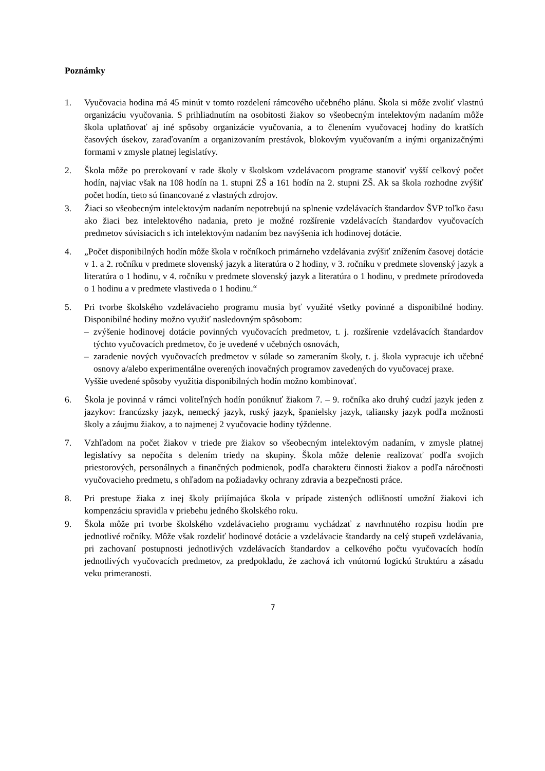Poznámky
1. Vyučovacia hodina má 45 minút v tomto rozdelení rámcového učebného plánu. Škola si môže zvoliť vlastnú organizáciu vyučovania. S prihliadnutím na osobitosti žiakov so všeobecným intelektovým nadaním môže škola uplatňovať aj iné spôsoby organizácie vyučovania, a to členením vyučovacej hodiny do kratších časových úsekov, zaraďovaním a organizovaním prestávok, blokovým vyučovaním a inými organizačnými formami v zmysle platnej legislatívy.
2. Škola môže po prerokovaní v rade školy v školskom vzdelávacom programe stanoviť vyšší celkový počet hodín, najviac však na 108 hodín na 1. stupni ZŠ a 161 hodín na 2. stupni ZŠ. Ak sa škola rozhodne zvýšiť počet hodín, tieto sú financované z vlastných zdrojov.
3. Žiaci so všeobecným intelektovým nadaním nepotrebujú na splnenie vzdelávacích štandardov ŠVP toľko času ako žiaci bez intelektového nadania, preto je možné rozšírenie vzdelávacích štandardov vyučovacích predmetov súvisiacich s ich intelektovým nadaním bez navýšenia ich hodinovej dotácie.
4. „Počet disponibilných hodín môže škola v ročníkoch primárneho vzdelávania zvýšiť znížením časovej dotácie v 1. a 2. ročníku v predmete slovenský jazyk a literatúra o 2 hodiny, v 3. ročníku v predmete slovenský jazyk a literatúra o 1 hodinu, v 4. ročníku v predmete slovenský jazyk a literatúra o 1 hodinu, v predmete prírodoveda o 1 hodinu a v predmete vlastiveda o 1 hodinu.“
5. Pri tvorbe školského vzdelávacieho programu musia byť využité všetky povinné a disponibilné hodiny. Disponibilné hodiny možno využiť nasledovným spôsobom:
– zvýšenie hodinovej dotácie povinných vyučovacích predmetov, t. j. rozšírenie vzdelávacích štandardov týchto vyučovacích predmetov, čo je uvedené v učebných osnovách,
– zaradenie nových vyučovacích predmetov v súlade so zameraním školy, t. j. škola vypracuje ich učebné osnovy a/alebo experimentálne overených inovačných programov zavedených do vyučovacej praxe.
Vyššie uvedené spôsoby využitia disponibilných hodín možno kombinovať.
6. Škola je povinná v rámci voliteľných hodín ponúknuť žiakom 7. – 9. ročníka ako druhý cudzí jazyk jeden z jazykov: francúzsky jazyk, nemecký jazyk, ruský jazyk, španielsky jazyk, taliansky jazyk podľa možnosti školy a záujmu žiakov, a to najmenej 2 vyučovacie hodiny týždenne.
7. Vzhľadom na počet žiakov v triede pre žiakov so všeobecným intelektovým nadaním, v zmysle platnej legislatívy sa nepočíta s delením triedy na skupiny. Škola môže delenie realizovať podľa svojich priestorových, personálnych a finančných podmienok, podľa charakteru činnosti žiakov a podľa náročnosti vyučovacieho predmetu, s ohľadom na požiadavky ochrany zdravia a bezpečnosti práce.
8. Pri prestupe žiaka z inej školy prijímajúca škola v prípade zistených odlišností umožní žiakovi ich kompenzáciu spravidla v priebehu jedného školského roku.
9. Škola môže pri tvorbe školského vzdelávacieho programu vychádzať z navrhnutého rozpisu hodín pre jednotlivé ročníky. Môže však rozdeliť hodinové dotácie a vzdelávacie štandardy na celý stupeň vzdelávania, pri zachovaní postupnosti jednotlivých vzdelávacích štandardov a celkového počtu vyučovacích hodín jednotlivých vyučovacích predmetov, za predpokladu, že zachová ich vnútornú logickú štruktúru a zásadu veku primeranosti.
7